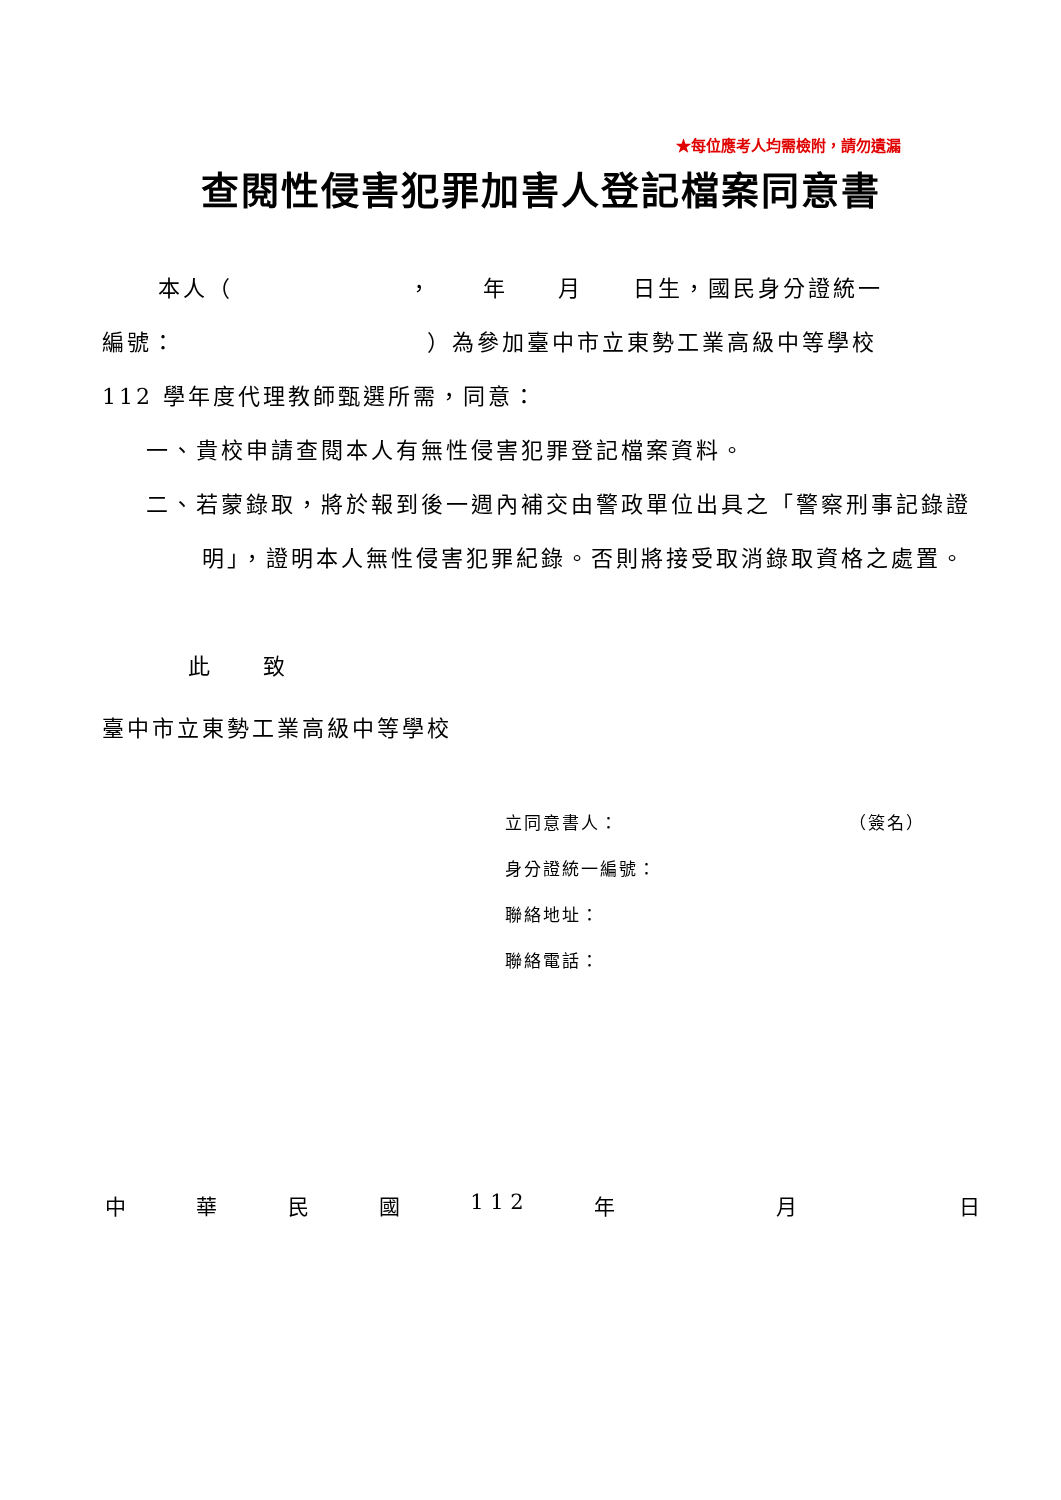★每位應考人均需檢附，請勿遺漏
查閱性侵害犯罪加害人登記檔案同意書
本人（　　　　　　　，　　年　　月　　日生，國民身分證統一
編號：　　　　　　　　　　）為參加臺中市立東勢工業高級中等學校
112 學年度代理教師甄選所需，同意：
一、貴校申請查閱本人有無性侵害犯罪登記檔案資料。
二、若蒙錄取，將於報到後一週內補交由警政單位出具之「警察刑事記錄證明」，證明本人無性侵害犯罪紀錄。否則將接受取消錄取資格之處置。
此　　致
臺中市立東勢工業高級中等學校
立同意書人： （簽名）
身分證統一編號：
聯絡地址：
聯絡電話：
中華民國 1 1 2 年　 月　 日